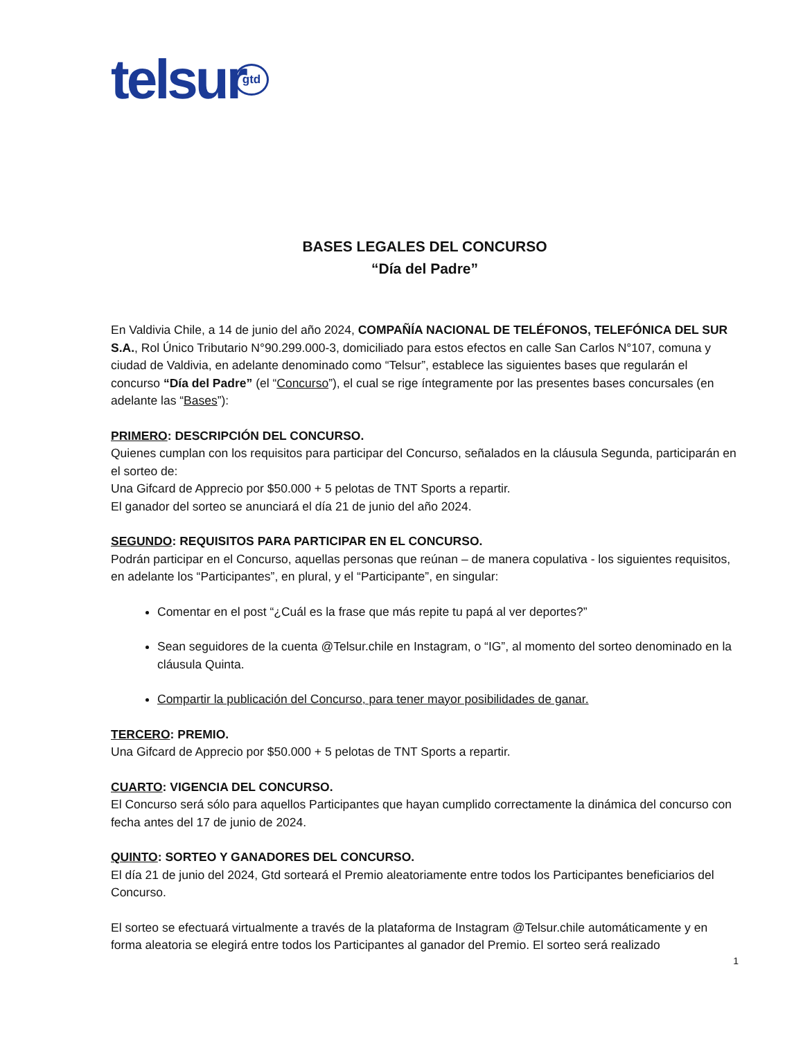telsur gtd
BASES LEGALES DEL CONCURSO
“Día del Padre”
En Valdivia Chile, a 14 de junio del año 2024, COMPAÑÍA NACIONAL DE TELÉFONOS, TELEFÓNICA DEL SUR S.A., Rol Único Tributario N°90.299.000-3, domiciliado para estos efectos en calle San Carlos N°107, comuna y ciudad de Valdivia, en adelante denominado como “Telsur”, establece las siguientes bases que regularán el concurso “Día del Padre” (el “Concurso”), el cual se rige íntegramente por las presentes bases concursales (en adelante las “Bases”):
PRIMERO: DESCRIPCIÓN DEL CONCURSO.
Quienes cumplan con los requisitos para participar del Concurso, señalados en la cláusula Segunda, participarán en el sorteo de:
Una Gifcard de Apprecio por $50.000 + 5 pelotas de TNT Sports a repartir.
El ganador del sorteo se anunciará el día 21 de junio del año 2024.
SEGUNDO: REQUISITOS PARA PARTICIPAR EN EL CONCURSO.
Podrán participar en el Concurso, aquellas personas que reúnan – de manera copulativa - los siguientes requisitos, en adelante los “Participantes”, en plural, y el “Participante”, en singular:
Comentar en el post “¿Cuál es la frase que más repite tu papá al ver deportes?”
Sean seguidores de la cuenta @Telsur.chile en Instagram, o “IG”, al momento del sorteo denominado en la cláusula Quinta.
Compartir la publicación del Concurso, para tener mayor posibilidades de ganar.
TERCERO: PREMIO.
Una Gifcard de Apprecio por $50.000 + 5 pelotas de TNT Sports a repartir.
CUARTO: VIGENCIA DEL CONCURSO.
El Concurso será sólo para aquellos Participantes que hayan cumplido correctamente la dinámica del concurso con fecha antes del 17 de junio de 2024.
QUINTO: SORTEO Y GANADORES DEL CONCURSO.
El día 21 de junio del 2024, Gtd sorteará el Premio aleatoriamente entre todos los Participantes beneficiarios del Concurso.
El sorteo se efectuará virtualmente a través de la plataforma de Instagram @Telsur.chile automáticamente y en forma aleatoria se elegirá entre todos los Participantes al ganador del Premio. El sorteo será realizado
1